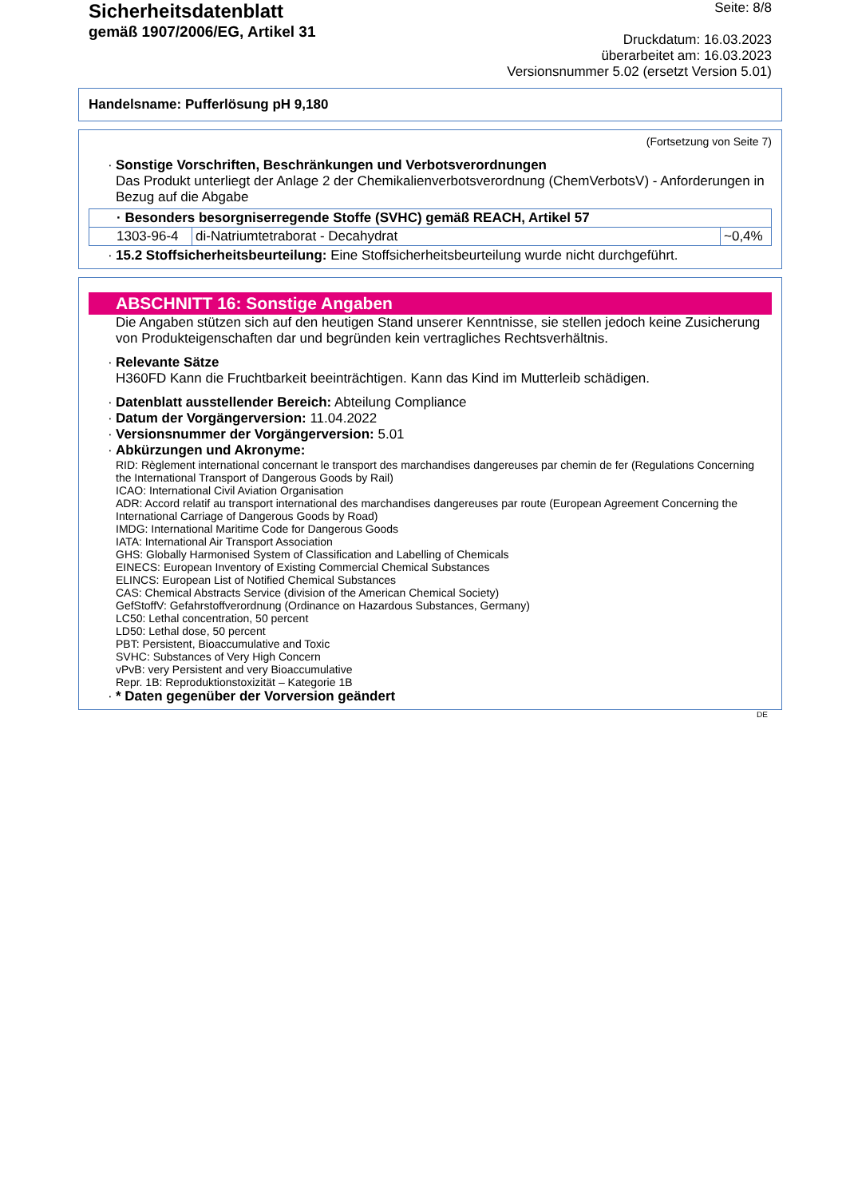Sicherheitsdatenblatt
gemäß 1907/2006/EG, Artikel 31
Seite: 8/8
Druckdatum: 16.03.2023
überarbeitet am: 16.03.2023
Versionsnummer 5.02 (ersetzt Version 5.01)
Handelsname: Pufferlösung pH 9,180
(Fortsetzung von Seite 7)
· Sonstige Vorschriften, Beschränkungen und Verbotsverordnungen
Das Produkt unterliegt der Anlage 2 der Chemikalienverbotsverordnung (ChemVerbotsV) - Anforderungen in Bezug auf die Abgabe
| · Besonders besorgniserregende Stoffe (SVHC) gemäß REACH, Artikel 57 | | |
| 1303-96-4 | di-Natriumtetraborat - Decahydrat | ~0,4% |
· 15.2 Stoffsicherheitsbeurteilung: Eine Stoffsicherheitsbeurteilung wurde nicht durchgeführt.
ABSCHNITT 16: Sonstige Angaben
Die Angaben stützen sich auf den heutigen Stand unserer Kenntnisse, sie stellen jedoch keine Zusicherung von Produkteigenschaften dar und begründen kein vertragliches Rechtsverhältnis.
· Relevante Sätze
H360FD Kann die Fruchtbarkeit beeinträchtigen. Kann das Kind im Mutterleib schädigen.
· Datenblatt ausstellender Bereich: Abteilung Compliance
· Datum der Vorgängerversion: 11.04.2022
· Versionsnummer der Vorgängerversion: 5.01
· Abkürzungen und Akronyme:
RID: Règlement international concernant le transport des marchandises dangereuses par chemin de fer (Regulations Concerning the International Transport of Dangerous Goods by Rail)
ICAO: International Civil Aviation Organisation
ADR: Accord relatif au transport international des marchandises dangereuses par route (European Agreement Concerning the International Carriage of Dangerous Goods by Road)
IMDG: International Maritime Code for Dangerous Goods
IATA: International Air Transport Association
GHS: Globally Harmonised System of Classification and Labelling of Chemicals
EINECS: European Inventory of Existing Commercial Chemical Substances
ELINCS: European List of Notified Chemical Substances
CAS: Chemical Abstracts Service (division of the American Chemical Society)
GefStoffV: Gefahrstoffverordnung (Ordinance on Hazardous Substances, Germany)
LC50: Lethal concentration, 50 percent
LD50: Lethal dose, 50 percent
PBT: Persistent, Bioaccumulative and Toxic
SVHC: Substances of Very High Concern
vPvB: very Persistent and very Bioaccumulative
Repr. 1B: Reproduktionstoxizität – Kategorie 1B
· * Daten gegenüber der Vorversion geändert
DE